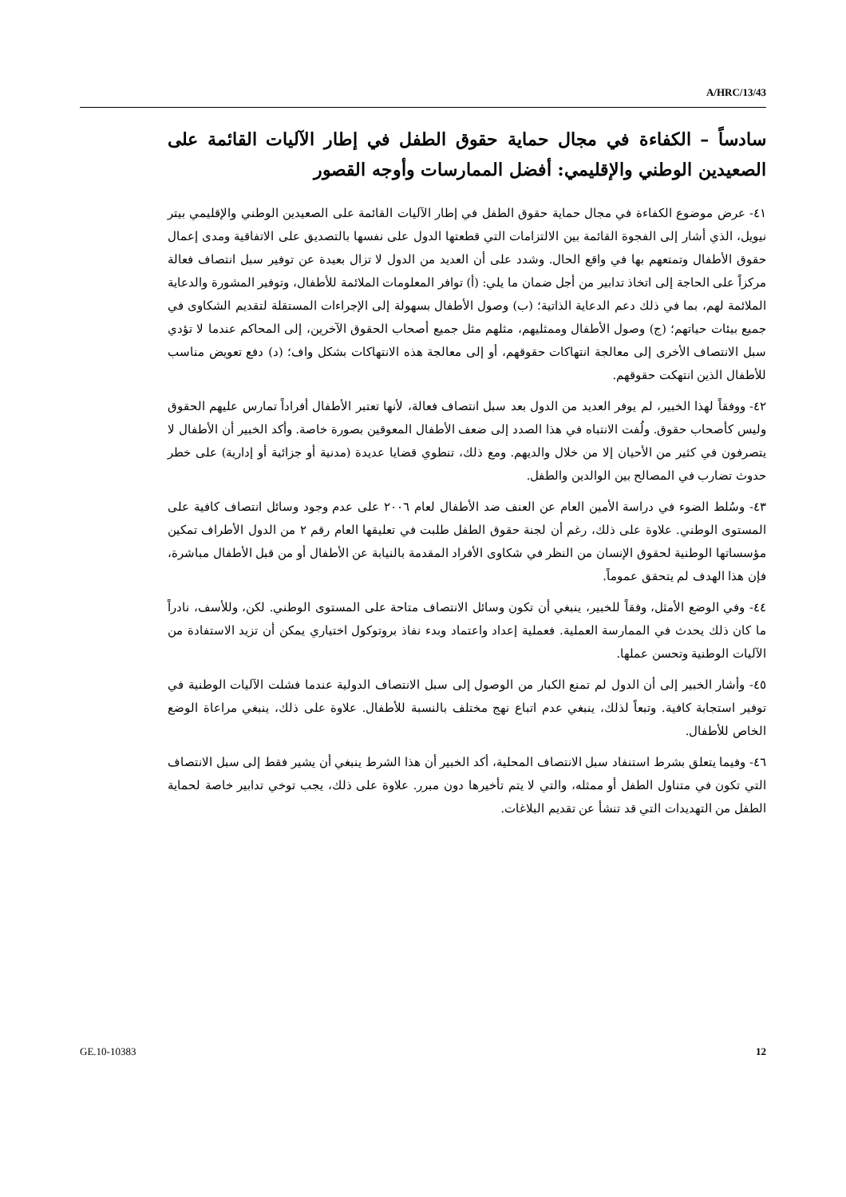A/HRC/13/43
سادساً – الكفاءة في مجال حماية حقوق الطفل في إطار الآليات القائمة على الصعيدين الوطني والإقليمي: أفضل الممارسات وأوجه القصور
٤١- عرض موضوع الكفاءة في مجال حماية حقوق الطفل في إطار الآليات القائمة على الصعيدين الوطني والإقليمي بيتر نيويل، الذي أشار إلى الفجوة القائمة بين الالتزامات التي قطعتها الدول على نفسها بالتصديق على الاتفاقية ومدى إعمال حقوق الأطفال وتمتعهم بها في واقع الحال. وشدد على أن العديد من الدول لا تزال بعيدة عن توفير سبل انتصاف فعالة مركزاً على الحاجة إلى اتخاذ تدابير من أجل ضمان ما يلي: (أ) توافر المعلومات الملائمة للأطفال، وتوفير المشورة والدعاية الملائمة لهم، بما في ذلك دعم الدعاية الذاتية؛ (ب) وصول الأطفال بسهولة إلى الإجراءات المستقلة لتقديم الشكاوى في جميع بيئات حياتهم؛ (ج) وصول الأطفال وممثليهم، مثلهم مثل جميع أصحاب الحقوق الآخرين، إلى المحاكم عندما لا تؤدي سبل الانتصاف الأخرى إلى معالجة انتهاكات حقوقهم، أو إلى معالجة هذه الانتهاكات بشكل واف؛ (د) دفع تعويض مناسب للأطفال الذين انتهكت حقوقهم.
٤٢- ووفقاً لهذا الخبير، لم يوفر العديد من الدول بعد سبل انتصاف فعالة، لأنها تعتبر الأطفال أفراداً تمارس عليهم الحقوق وليس كأصحاب حقوق. ولُفت الانتباه في هذا الصدد إلى ضعف الأطفال المعوقين بصورة خاصة. وأكد الخبير أن الأطفال لا يتصرفون في كثير من الأحيان إلا من خلال والديهم. ومع ذلك، تنطوي قضايا عديدة (مدنية أو جزائية أو إدارية) على خطر حدوث تضارب في المصالح بين الوالدين والطفل.
٤٣- وسُلط الضوء في دراسة الأمين العام عن العنف ضد الأطفال لعام ٢٠٠٦ على عدم وجود وسائل انتصاف كافية على المستوى الوطني. علاوة على ذلك، رغم أن لجنة حقوق الطفل طلبت في تعليقها العام رقم ٢ من الدول الأطراف تمكين مؤسساتها الوطنية لحقوق الإنسان من النظر في شكاوى الأفراد المقدمة بالنيابة عن الأطفال أو من قبل الأطفال مباشرة، فإن هذا الهدف لم يتحقق عموماً.
٤٤- وفي الوضع الأمثل، وفقاً للخبير، ينبغي أن تكون وسائل الانتصاف متاحة على المستوى الوطني. لكن، وللأسف، نادراً ما كان ذلك يحدث في الممارسة العملية. فعملية إعداد واعتماد وبدء نفاذ بروتوكول اختياري يمكن أن تزيد الاستفادة من الآليات الوطنية وتحسن عملها.
٤٥- وأشار الخبير إلى أن الدول لم تمنع الكبار من الوصول إلى سبل الانتصاف الدولية عندما فشلت الآليات الوطنية في توفير استجابة كافية. وتبعاً لذلك، ينبغي عدم اتباع نهج مختلف بالنسبة للأطفال. علاوة على ذلك، ينبغي مراعاة الوضع الخاص للأطفال.
٤٦- وفيما يتعلق بشرط استنفاد سبل الانتصاف المحلية، أكد الخبير أن هذا الشرط ينبغي أن يشير فقط إلى سبل الانتصاف التي تكون في متناول الطفل أو ممثله، والتي لا يتم تأخيرها دون مبرر. علاوة على ذلك، يجب توخي تدابير خاصة لحماية الطفل من التهديدات التي قد تنشأ عن تقديم البلاغات.
GE.10-10383 12